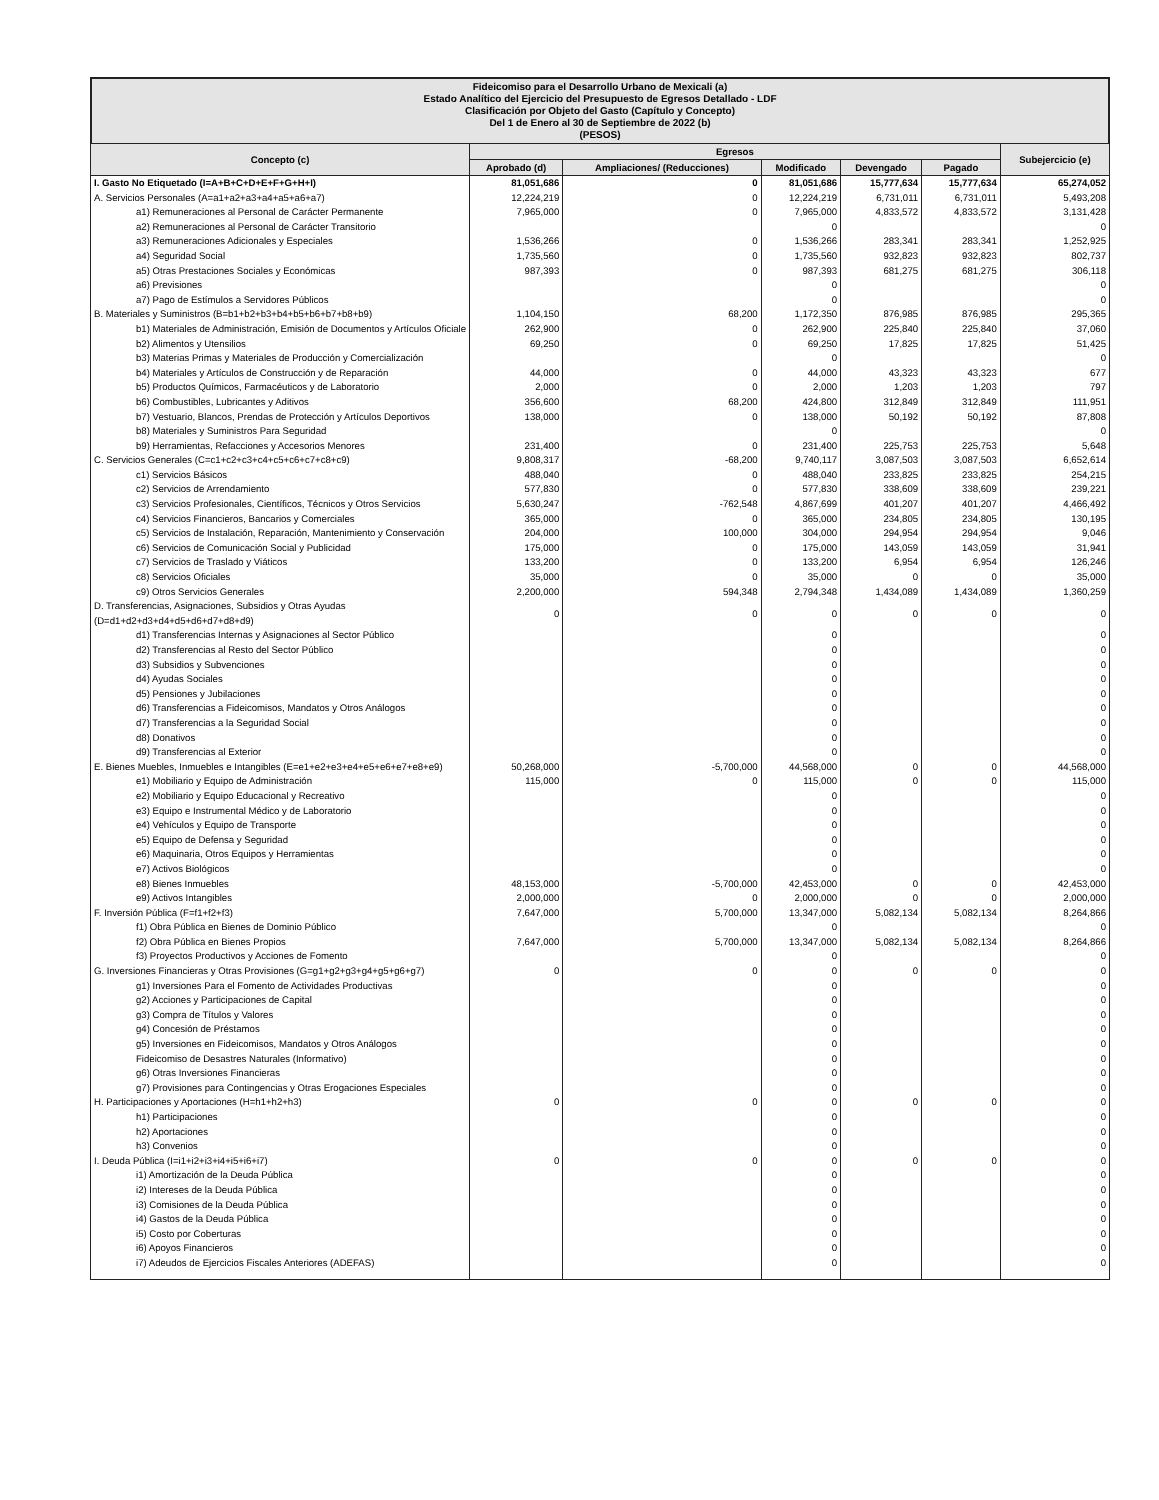Fideicomiso para el Desarrollo Urbano de Mexicali (a)
Estado Analítico del Ejercicio del Presupuesto de Egresos Detallado - LDF
Clasificación por Objeto del Gasto (Capítulo y Concepto)
Del 1 de Enero al 30 de Septiembre de 2022 (b)
(PESOS)
| Concepto (c) | Egresos | | | | | Subejercicio (e) |
| --- | --- | --- | --- | --- | --- | --- |
| | Aprobado (d) | Ampliaciones/ (Reducciones) | Modificado | Devengado | Pagado | |
| I. Gasto No Etiquetado (I=A+B+C+D+E+F+G+H+I) | 81,051,686 | 0 | 81,051,686 | 15,777,634 | 15,777,634 | 65,274,052 |
| A. Servicios Personales (A=a1+a2+a3+a4+a5+a6+a7) | 12,224,219 | 0 | 12,224,219 | 6,731,011 | 6,731,011 | 5,493,208 |
| a1) Remuneraciones al Personal de Carácter Permanente | 7,965,000 | 0 | 7,965,000 | 4,833,572 | 4,833,572 | 3,131,428 |
| a2) Remuneraciones al Personal de Carácter Transitorio | | | 0 | | | 0 |
| a3) Remuneraciones Adicionales y Especiales | 1,536,266 | 0 | 1,536,266 | 283,341 | 283,341 | 1,252,925 |
| a4) Seguridad Social | 1,735,560 | 0 | 1,735,560 | 932,823 | 932,823 | 802,737 |
| a5) Otras Prestaciones Sociales y Económicas | 987,393 | 0 | 987,393 | 681,275 | 681,275 | 306,118 |
| a6) Previsiones | | | 0 | | | 0 |
| a7) Pago de Estímulos a Servidores Públicos | | | 0 | | | 0 |
| B. Materiales y Suministros (B=b1+b2+b3+b4+b5+b6+b7+b8+b9) | 1,104,150 | 68,200 | 1,172,350 | 876,985 | 876,985 | 295,365 |
| b1) Materiales de Administración, Emisión de Documentos y Artículos Oficiale | 262,900 | 0 | 262,900 | 225,840 | 225,840 | 37,060 |
| b2) Alimentos y Utensilios | 69,250 | 0 | 69,250 | 17,825 | 17,825 | 51,425 |
| b3) Materias Primas y Materiales de Producción y Comercialización | | | 0 | | | 0 |
| b4) Materiales y Artículos de Construcción y de Reparación | 44,000 | 0 | 44,000 | 43,323 | 43,323 | 677 |
| b5) Productos Químicos, Farmacéuticos y de Laboratorio | 2,000 | 0 | 2,000 | 1,203 | 1,203 | 797 |
| b6) Combustibles, Lubricantes y Aditivos | 356,600 | 68,200 | 424,800 | 312,849 | 312,849 | 111,951 |
| b7) Vestuario, Blancos, Prendas de Protección y Artículos Deportivos | 138,000 | 0 | 138,000 | 50,192 | 50,192 | 87,808 |
| b8) Materiales y Suministros Para Seguridad | | | 0 | | | 0 |
| b9) Herramientas, Refacciones y Accesorios Menores | 231,400 | 0 | 231,400 | 225,753 | 225,753 | 5,648 |
| C. Servicios Generales (C=c1+c2+c3+c4+c5+c6+c7+c8+c9) | 9,808,317 | -68,200 | 9,740,117 | 3,087,503 | 3,087,503 | 6,652,614 |
| c1) Servicios Básicos | 488,040 | 0 | 488,040 | 233,825 | 233,825 | 254,215 |
| c2) Servicios de Arrendamiento | 577,830 | 0 | 577,830 | 338,609 | 338,609 | 239,221 |
| c3) Servicios Profesionales, Científicos, Técnicos y Otros Servicios | 5,630,247 | -762,548 | 4,867,699 | 401,207 | 401,207 | 4,466,492 |
| c4) Servicios Financieros, Bancarios y Comerciales | 365,000 | 0 | 365,000 | 234,805 | 234,805 | 130,195 |
| c5) Servicios de Instalación, Reparación, Mantenimiento y Conservación | 204,000 | 100,000 | 304,000 | 294,954 | 294,954 | 9,046 |
| c6) Servicios de Comunicación Social y Publicidad | 175,000 | 0 | 175,000 | 143,059 | 143,059 | 31,941 |
| c7) Servicios de Traslado y Viáticos | 133,200 | 0 | 133,200 | 6,954 | 6,954 | 126,246 |
| c8) Servicios Oficiales | 35,000 | 0 | 35,000 | 0 | 0 | 35,000 |
| c9) Otros Servicios Generales | 2,200,000 | 594,348 | 2,794,348 | 1,434,089 | 1,434,089 | 1,360,259 |
| D. Transferencias, Asignaciones, Subsidios y Otras Ayudas (D=d1+d2+d3+d4+d5+d6+d7+d8+d9) | 0 | 0 | 0 | 0 | 0 | 0 |
| d1) Transferencias Internas y Asignaciones al Sector Público | | | 0 | | | 0 |
| d2) Transferencias al Resto del Sector Público | | | 0 | | | 0 |
| d3) Subsidios y Subvenciones | | | 0 | | | 0 |
| d4) Ayudas Sociales | | | 0 | | | 0 |
| d5) Pensiones y Jubilaciones | | | 0 | | | 0 |
| d6) Transferencias a Fideicomisos, Mandatos y Otros Análogos | | | 0 | | | 0 |
| d7) Transferencias a la Seguridad Social | | | 0 | | | 0 |
| d8) Donativos | | | 0 | | | 0 |
| d9) Transferencias al Exterior | | | 0 | | | 0 |
| E. Bienes Muebles, Inmuebles e Intangibles (E=e1+e2+e3+e4+e5+e6+e7+e8+e9) | 50,268,000 | -5,700,000 | 44,568,000 | 0 | 0 | 44,568,000 |
| e1) Mobiliario y Equipo de Administración | 115,000 | 0 | 115,000 | 0 | 0 | 115,000 |
| e2) Mobiliario y Equipo Educacional y Recreativo | | | 0 | | | 0 |
| e3) Equipo e Instrumental Médico y de Laboratorio | | | 0 | | | 0 |
| e4) Vehículos y Equipo de Transporte | | | 0 | | | 0 |
| e5) Equipo de Defensa y Seguridad | | | 0 | | | 0 |
| e6) Maquinaria, Otros Equipos y Herramientas | | | 0 | | | 0 |
| e7) Activos Biológicos | | | 0 | | | 0 |
| e8) Bienes Inmuebles | 48,153,000 | -5,700,000 | 42,453,000 | 0 | 0 | 42,453,000 |
| e9) Activos Intangibles | 2,000,000 | 0 | 2,000,000 | 0 | 0 | 2,000,000 |
| F. Inversión Pública (F=f1+f2+f3) | 7,647,000 | 5,700,000 | 13,347,000 | 5,082,134 | 5,082,134 | 8,264,866 |
| f1) Obra Pública en Bienes de Dominio Público | | | 0 | | | 0 |
| f2) Obra Pública en Bienes Propios | 7,647,000 | 5,700,000 | 13,347,000 | 5,082,134 | 5,082,134 | 8,264,866 |
| f3) Proyectos Productivos y Acciones de Fomento | | | 0 | | | 0 |
| G. Inversiones Financieras y Otras Provisiones (G=g1+g2+g3+g4+g5+g6+g7) | 0 | 0 | 0 | 0 | 0 | 0 |
| g1) Inversiones Para el Fomento de Actividades Productivas | | | 0 | | | 0 |
| g2) Acciones y Participaciones de Capital | | | 0 | | | 0 |
| g3) Compra de Títulos y Valores | | | 0 | | | 0 |
| g4) Concesión de Préstamos | | | 0 | | | 0 |
| g5) Inversiones en Fideicomisos, Mandatos y Otros Análogos | | | 0 | | | 0 |
| Fideicomiso de Desastres Naturales (Informativo) | | | 0 | | | 0 |
| g6) Otras Inversiones Financieras | | | 0 | | | 0 |
| g7) Provisiones para Contingencias y Otras Erogaciones Especiales | | | 0 | | | 0 |
| H. Participaciones y Aportaciones (H=h1+h2+h3) | 0 | 0 | 0 | 0 | 0 | 0 |
| h1) Participaciones | | | 0 | | | 0 |
| h2) Aportaciones | | | 0 | | | 0 |
| h3) Convenios | | | 0 | | | 0 |
| I. Deuda Pública (I=i1+i2+i3+i4+i5+i6+i7) | 0 | 0 | 0 | 0 | 0 | 0 |
| i1) Amortización de la Deuda Pública | | | 0 | | | 0 |
| i2) Intereses de la Deuda Pública | | | 0 | | | 0 |
| i3) Comisiones de la Deuda Pública | | | 0 | | | 0 |
| i4) Gastos de la Deuda Pública | | | 0 | | | 0 |
| i5) Costo por Coberturas | | | 0 | | | 0 |
| i6) Apoyos Financieros | | | 0 | | | 0 |
| i7) Adeudos de Ejercicios Fiscales Anteriores (ADEFAS) | | | 0 | | | 0 |